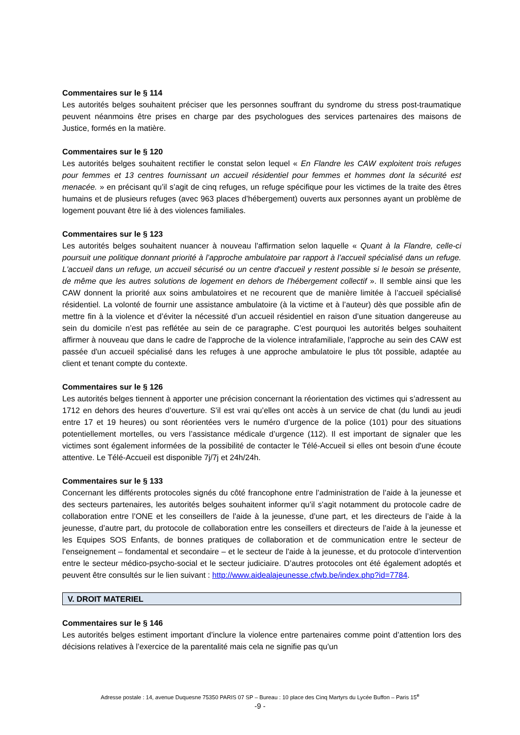Commentaires sur le § 114
Les autorités belges souhaitent préciser que les personnes souffrant du syndrome du stress post-traumatique peuvent néanmoins être prises en charge par des psychologues des services partenaires des maisons de Justice, formés en la matière.
Commentaires sur le § 120
Les autorités belges souhaitent rectifier le constat selon lequel « En Flandre les CAW exploitent trois refuges pour femmes et 13 centres fournissant un accueil résidentiel pour femmes et hommes dont la sécurité est menacée. » en précisant qu’il s’agit de cinq refuges, un refuge spécifique pour les victimes de la traite des êtres humains et de plusieurs refuges (avec 963 places d’hébergement) ouverts aux personnes ayant un problème de logement pouvant être lié à des violences familiales.
Commentaires sur le § 123
Les autorités belges souhaitent nuancer à nouveau l’affirmation selon laquelle « Quant à la Flandre, celle-ci poursuit une politique donnant priorité à l’approche ambulatoire par rapport à l’accueil spécialisé dans un refuge. L'accueil dans un refuge, un accueil sécurisé ou un centre d'accueil y restent possible si le besoin se présente, de même que les autres solutions de logement en dehors de l'hébergement collectif ». Il semble ainsi que les CAW donnent la priorité aux soins ambulatoires et ne recourent que de manière limitée à l’accueil spécialisé résidentiel. La volonté de fournir une assistance ambulatoire (à la victime et à l’auteur) dès que possible afin de mettre fin à la violence et d’éviter la nécessité d’un accueil résidentiel en raison d’une situation dangereuse au sein du domicile n’est pas reflétée au sein de ce paragraphe. C’est pourquoi les autorités belges souhaitent affirmer à nouveau que dans le cadre de l'approche de la violence intrafamiliale, l'approche au sein des CAW est passée d'un accueil spécialisé dans les refuges à une approche ambulatoire le plus tôt possible, adaptée au client et tenant compte du contexte.
Commentaires sur le § 126
Les autorités belges tiennent à apporter une précision concernant la réorientation des victimes qui s’adressent au 1712 en dehors des heures d’ouverture. S’il est vrai qu’elles ont accès à un service de chat (du lundi au jeudi entre 17 et 19 heures) ou sont réorientées vers le numéro d’urgence de la police (101) pour des situations potentiellement mortelles, ou vers l’assistance médicale d’urgence (112). Il est important de signaler que les victimes sont également informées de la possibilité de contacter le Télé-Accueil si elles ont besoin d'une écoute attentive. Le Télé-Accueil est disponible 7j/7j et 24h/24h.
Commentaires sur le § 133
Concernant les différents protocoles signés du côté francophone entre l’administration de l’aide à la jeunesse et des secteurs partenaires, les autorités belges souhaitent informer qu’il s’agit notamment du protocole cadre de collaboration entre l’ONE et les conseillers de l’aide à la jeunesse, d’une part, et les directeurs de l’aide à la jeunesse, d’autre part, du protocole de collaboration entre les conseillers et directeurs de l’aide à la jeunesse et les Equipes SOS Enfants, de bonnes pratiques de collaboration et de communication entre le secteur de l’enseignement – fondamental et secondaire – et le secteur de l’aide à la jeunesse, et du protocole d’intervention entre le secteur médico-psycho-social et le secteur judiciaire. D’autres protocoles ont été également adoptés et peuvent être consultés sur le lien suivant : http://www.aidealajeunesse.cfwb.be/index.php?id=7784.
V. DROIT MATERIEL
Commentaires sur le § 146
Les autorités belges estiment important d’inclure la violence entre partenaires comme point d’attention lors des décisions relatives à l’exercice de la parentalité mais cela ne signifie pas qu’un
Adresse postale : 14, avenue Duquesne 75350 PARIS 07 SP – Bureau : 10 place des Cinq Martyrs du Lycée Buffon – Paris 15<sup>e</sup>
-9 -